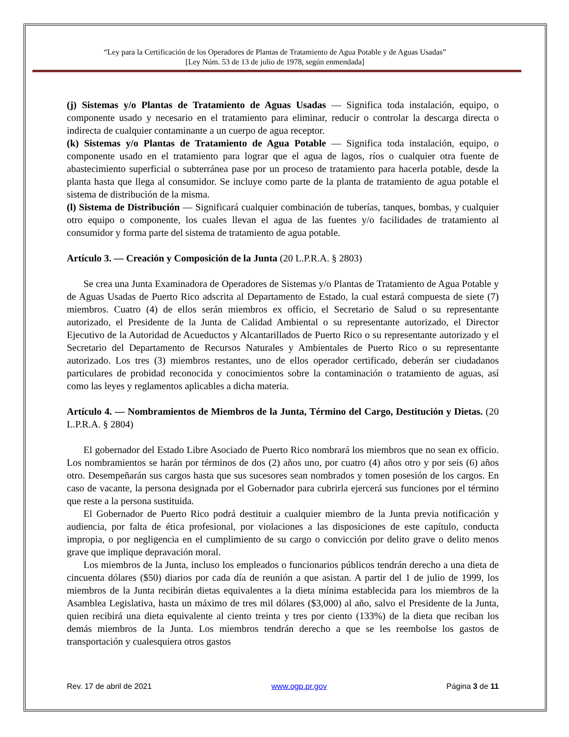“Ley para la Certificación de los Operadores de Plantas de Tratamiento de Agua Potable y de Aguas Usadas”
[Ley Núm. 53 de 13 de julio de 1978, según enmendada]
(j) Sistemas y/o Plantas de Tratamiento de Aguas Usadas — Significa toda instalación, equipo, o componente usado y necesario en el tratamiento para eliminar, reducir o controlar la descarga directa o indirecta de cualquier contaminante a un cuerpo de agua receptor.
(k) Sistemas y/o Plantas de Tratamiento de Agua Potable — Significa toda instalación, equipo, o componente usado en el tratamiento para lograr que el agua de lagos, ríos o cualquier otra fuente de abastecimiento superficial o subterránea pase por un proceso de tratamiento para hacerla potable, desde la planta hasta que llega al consumidor. Se incluye como parte de la planta de tratamiento de agua potable el sistema de distribución de la misma.
(l) Sistema de Distribución — Significará cualquier combinación de tuberías, tanques, bombas, y cualquier otro equipo o componente, los cuales llevan el agua de las fuentes y/o facilidades de tratamiento al consumidor y forma parte del sistema de tratamiento de agua potable.
Artículo 3. — Creación y Composición de la Junta (20 L.P.R.A. § 2803)
Se crea una Junta Examinadora de Operadores de Sistemas y/o Plantas de Tratamiento de Agua Potable y de Aguas Usadas de Puerto Rico adscrita al Departamento de Estado, la cual estará compuesta de siete (7) miembros. Cuatro (4) de ellos serán miembros ex officio, el Secretario de Salud o su representante autorizado, el Presidente de la Junta de Calidad Ambiental o su representante autorizado, el Director Ejecutivo de la Autoridad de Acueductos y Alcantarillados de Puerto Rico o su representante autorizado y el Secretario del Departamento de Recursos Naturales y Ambientales de Puerto Rico o su representante autorizado. Los tres (3) miembros restantes, uno de ellos operador certificado, deberán ser ciudadanos particulares de probidad reconocida y conocimientos sobre la contaminación o tratamiento de aguas, así como las leyes y reglamentos aplicables a dicha materia.
Artículo 4. — Nombramientos de Miembros de la Junta, Término del Cargo, Destitución y Dietas. (20 L.P.R.A. § 2804)
El gobernador del Estado Libre Asociado de Puerto Rico nombrará los miembros que no sean ex officio. Los nombramientos se harán por términos de dos (2) años uno, por cuatro (4) años otro y por seis (6) años otro. Desempeñarán sus cargos hasta que sus sucesores sean nombrados y tomen posesión de los cargos. En caso de vacante, la persona designada por el Gobernador para cubrirla ejercerá sus funciones por el término que reste a la persona sustituida.
El Gobernador de Puerto Rico podrá destituir a cualquier miembro de la Junta previa notificación y audiencia, por falta de ética profesional, por violaciones a las disposiciones de este capítulo, conducta impropia, o por negligencia en el cumplimiento de su cargo o convicción por delito grave o delito menos grave que implique depravación moral.
Los miembros de la Junta, incluso los empleados o funcionarios públicos tendrán derecho a una dieta de cincuenta dólares ($50) diarios por cada día de reunión a que asistan. A partir del 1 de julio de 1999, los miembros de la Junta recibirán dietas equivalentes a la dieta mínima establecida para los miembros de la Asamblea Legislativa, hasta un máximo de tres mil dólares ($3,000) al año, salvo el Presidente de la Junta, quien recibirá una dieta equivalente al ciento treinta y tres por ciento (133%) de la dieta que reciban los demás miembros de la Junta. Los miembros tendrán derecho a que se les reembolse los gastos de transportación y cualesquiera otros gastos
Rev. 17 de abril de 2021 www.ogp.pr.gov Página 3 de 11